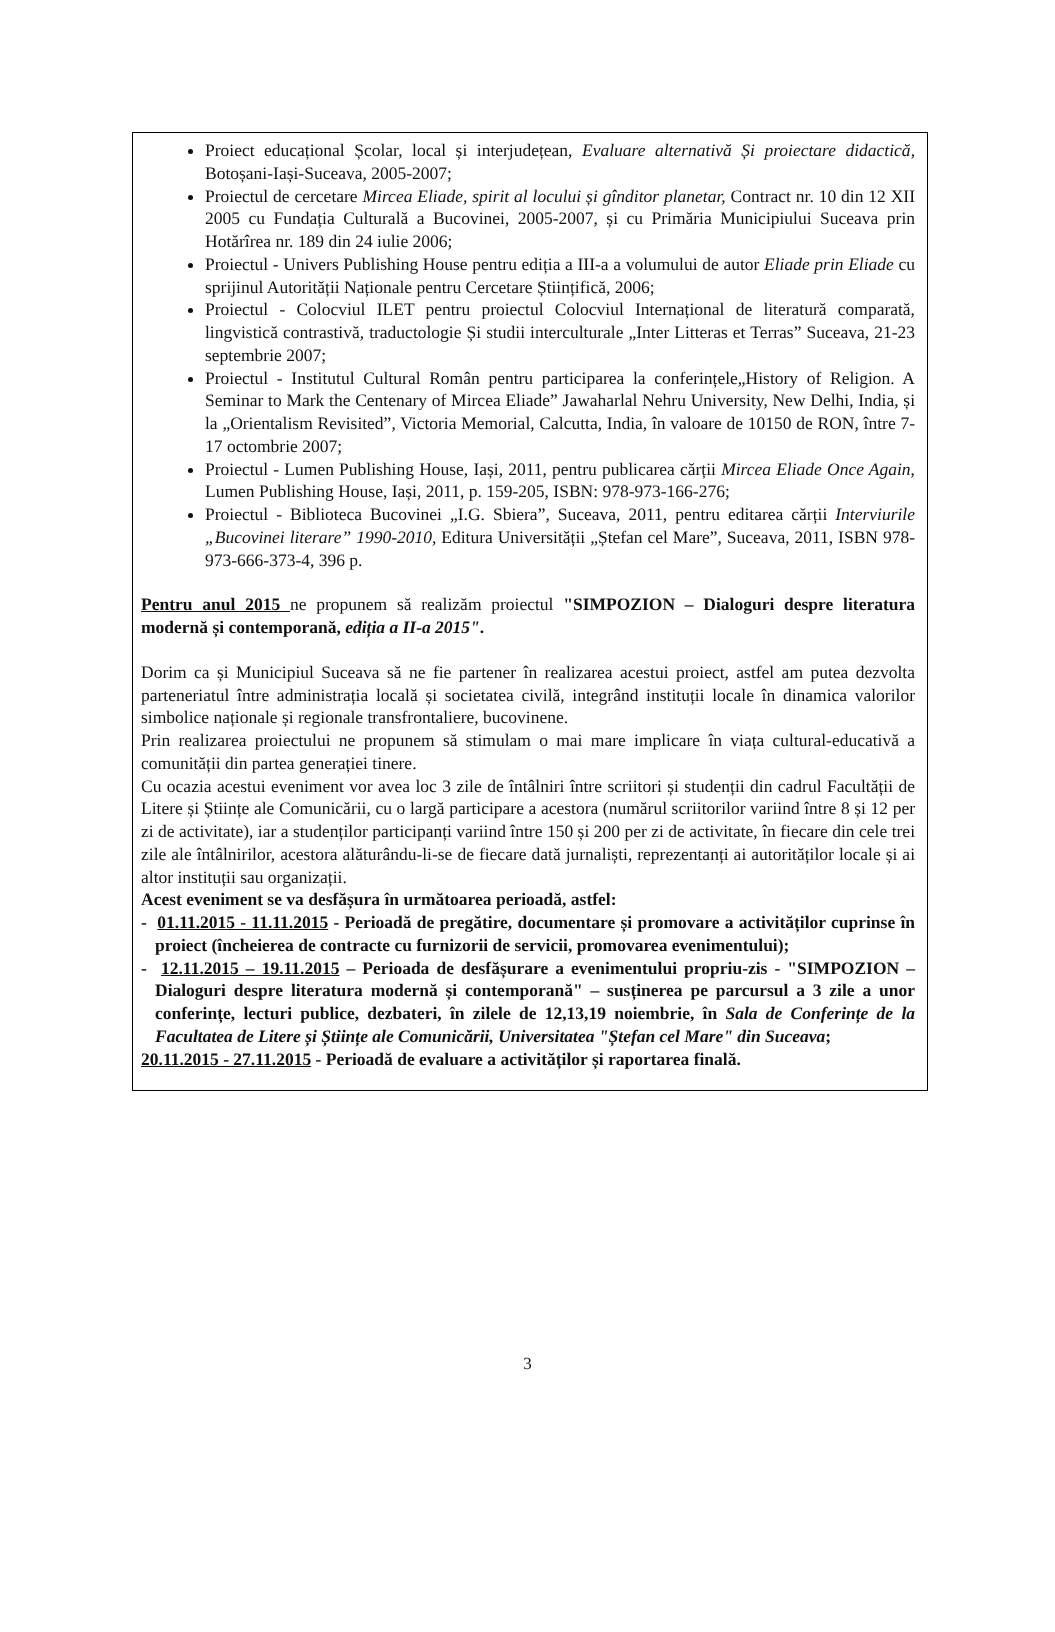Proiect educațional Școlar, local și interjudețean, Evaluare alternativă Și proiectare didactică, Botoșani-Iași-Suceava, 2005-2007;
Proiectul de cercetare Mircea Eliade, spirit al locului și gînditor planetar, Contract nr. 10 din 12 XII 2005 cu Fundația Culturală a Bucovinei, 2005-2007, și cu Primăria Municipiului Suceava prin Hotărîrea nr. 189 din 24 iulie 2006;
Proiectul - Univers Publishing House pentru ediția a III-a a volumului de autor Eliade prin Eliade cu sprijinul Autorității Naționale pentru Cercetare Științifică, 2006;
Proiectul - Colocviul ILET pentru proiectul Colocviul Internațional de literatură comparată, lingvistică contrastivă, traductologie Și studii interculturale „Inter Litteras et Terras” Suceava, 21-23 septembrie 2007;
Proiectul - Institutul Cultural Român pentru participarea la conferințele„History of Religion. A Seminar to Mark the Centenary of Mircea Eliade” Jawaharlal Nehru University, New Delhi, India, și la „Orientalism Revisited”, Victoria Memorial, Calcutta, India, în valoare de 10150 de RON, între 7-17 octombrie 2007;
Proiectul - Lumen Publishing House, Iași, 2011, pentru publicarea cărții Mircea Eliade Once Again, Lumen Publishing House, Iași, 2011, p. 159-205, ISBN: 978-973-166-276;
Proiectul - Biblioteca Bucovinei „I.G. Sbiera”, Suceava, 2011, pentru editarea cărții Interviurile „Bucovinei literare” 1990-2010, Editura Universității „Ștefan cel Mare”, Suceava, 2011, ISBN 978-973-666-373-4, 396 p.
Pentru anul 2015 ne propunem să realizăm proiectul "SIMPOZION – Dialoguri despre literatura modernă și contemporană, ediția a II-a 2015".
Dorim ca și Municipiul Suceava să ne fie partener în realizarea acestui proiect, astfel am putea dezvolta parteneriatul între administrația locală și societatea civilă, integrând instituții locale în dinamica valorilor simbolice naționale și regionale transfrontaliere, bucovinene.
Prin realizarea proiectului ne propunem să stimulam o mai mare implicare în viața cultural-educativă a comunității din partea generației tinere.
Cu ocazia acestui eveniment vor avea loc 3 zile de întâlniri între scriitori și studenții din cadrul Facultății de Litere și Științe ale Comunicării, cu o largă participare a acestora (numărul scriitorilor variind între 8 și 12 per zi de activitate), iar a studenților participanți variind între 150 și 200 per zi de activitate, în fiecare din cele trei zile ale întâlnirilor, acestora alăturându-li-se de fiecare dată jurnaliști, reprezentanți ai autorităților locale și ai altor instituții sau organizații.
Acest eveniment se va desfășura în următoarea perioadă, astfel:
- 01.11.2015 - 11.11.2015 - Perioadă de pregătire, documentare și promovare a activităților cuprinse în proiect (încheierea de contracte cu furnizorii de servicii, promovarea evenimentului);
- 12.11.2015 – 19.11.2015 – Perioada de desfășurare a evenimentului propriu-zis - "SIMPOZION – Dialoguri despre literatura modernă și contemporană" – susținerea pe parcursul a 3 zile a unor conferințe, lecturi publice, dezbateri, în zilele de 12,13,19 noiembrie, în Sala de Conferințe de la Facultatea de Litere și Științe ale Comunicării, Universitatea "Ștefan cel Mare" din Suceava;
20.11.2015 - 27.11.2015 - Perioadă de evaluare a activităților și raportarea finală.
3